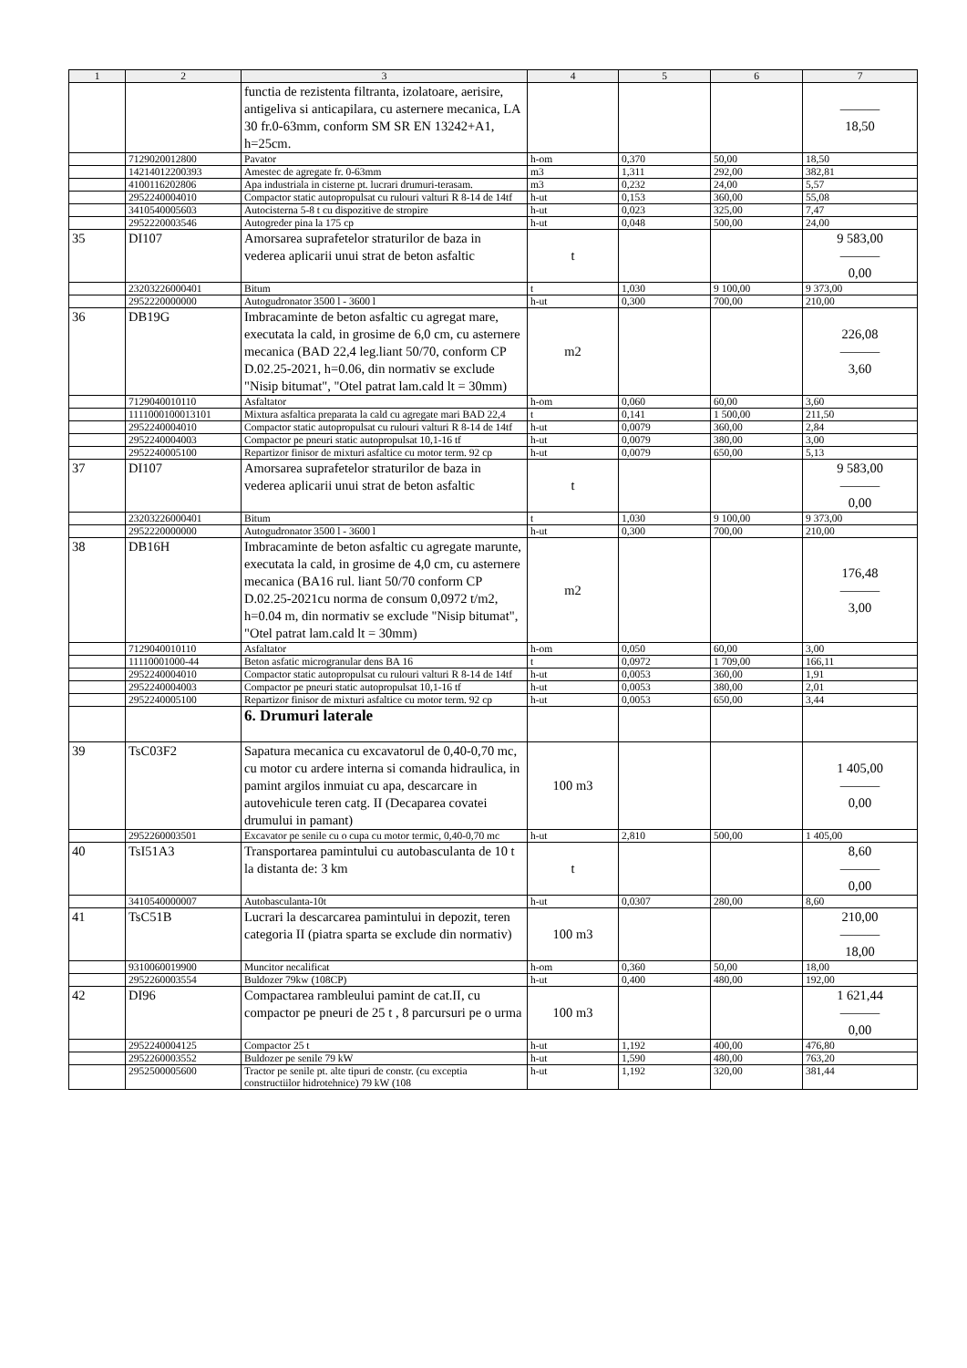| 1 | 2 | 3 | 4 | 5 | 6 | 7 |
| --- | --- | --- | --- | --- | --- | --- |
| | | functia de rezistenta filtranta, izolatoare, aerisire, antigeliva si anticapilara, cu asternere mecanica, LA 30 fr.0-63mm, conform SM SR EN 13242+A1, h=25cm. | | | | ——— 18,50 |
| | 7129020012800 | Pavator | h-om | 0,370 | 50,00 | 18,50 |
| | 14214012200393 | Amestec de agregate fr. 0-63mm | m3 | 1,311 | 292,00 | 382,81 |
| | 4100116202806 | Apa industriala in cisterne pt. lucrari drumuri-terasam. | m3 | 0,232 | 24,00 | 5,57 |
| | 2952240004010 | Compactor static autopropulsat cu rulouri valturi R 8-14 de 14tf | h-ut | 0,153 | 360,00 | 55,08 |
| | 3410540005603 | Autocisterna 5-8 t cu dispozitive de stropire | h-ut | 0,023 | 325,00 | 7,47 |
| | 2952220003546 | Autogreder pina la 175 cp | h-ut | 0,048 | 500,00 | 24,00 |
| 35 | DI107 | Amorsarea suprafetelor straturilor de baza in vederea aplicarii unui strat de beton asfaltic | t | | | 9 583,00 ——— 0,00 |
| | 23203226000401 | Bitum | t | 1,030 | 9 100,00 | 9 373,00 |
| | 2952220000000 | Autogudronator 3500 l - 3600 l | h-ut | 0,300 | 700,00 | 210,00 |
| 36 | DB19G | Imbracaminte de beton asfaltic cu agregat mare, executata la cald, in grosime de 6,0 cm, cu asternere mecanica (BAD 22,4 leg.liant 50/70, conform CP D.02.25-2021, h=0.06, din normativ se exclude "Nisip bitumat", "Otel patrat lam.cald lt = 30mm) | m2 | | | 226,08 ——— 3,60 |
| | 7129040010110 | Asfaltator | h-om | 0,060 | 60,00 | 3,60 |
| | 1111000100013101 | Mixtura asfaltica preparata la cald cu agregate mari BAD 22,4 | t | 0,141 | 1 500,00 | 211,50 |
| | 2952240004010 | Compactor static autopropulsat cu rulouri valturi R 8-14 de 14tf | h-ut | 0,0079 | 360,00 | 2,84 |
| | 2952240004003 | Compactor pe pneuri static autopropulsat 10,1-16 tf | h-ut | 0,0079 | 380,00 | 3,00 |
| | 2952240005100 | Repartizor finisor de mixturi asfaltice cu motor term. 92 cp | h-ut | 0,0079 | 650,00 | 5,13 |
| 37 | DI107 | Amorsarea suprafetelor straturilor de baza in vederea aplicarii unui strat de beton asfaltic | t | | | 9 583,00 ——— 0,00 |
| | 23203226000401 | Bitum | t | 1,030 | 9 100,00 | 9 373,00 |
| | 2952220000000 | Autogudronator 3500 l - 3600 l | h-ut | 0,300 | 700,00 | 210,00 |
| 38 | DB16H | Imbracaminte de beton asfaltic cu agregate marunte, executata la cald, in grosime de 4,0 cm, cu asternere mecanica (BA16 rul. liant 50/70 conform CP D.02.25-2021cu norma de consum 0,0972 t/m2, h=0.04 m, din normativ se exclude "Nisip bitumat", "Otel patrat lam.cald lt = 30mm) | m2 | | | 176,48 ——— 3,00 |
| | 7129040010110 | Asfaltator | h-om | 0,050 | 60,00 | 3,00 |
| | 11110001000-44 | Beton asfatic microgranular dens BA 16 | t | 0,0972 | 1 709,00 | 166,11 |
| | 2952240004010 | Compactor static autopropulsat cu rulouri valturi R 8-14 de 14tf | h-ut | 0,0053 | 360,00 | 1,91 |
| | 2952240004003 | Compactor pe pneuri static autopropulsat 10,1-16 tf | h-ut | 0,0053 | 380,00 | 2,01 |
| | 2952240005100 | Repartizor finisor de mixturi asfaltice cu motor term. 92 cp | h-ut | 0,0053 | 650,00 | 3,44 |
| | | 6. Drumuri laterale | | | | |
| 39 | TsC03F2 | Sapatura mecanica cu excavatorul de 0,40-0,70 mc, cu motor cu ardere interna si comanda hidraulica, in pamint argilos inmuiat cu apa, descarcare in autovehicule teren catg. II (Decaparea covatei drumului in pamant) | 100 m3 | | | 1 405,00 ——— 0,00 |
| | 2952260003501 | Excavator pe senile cu o cupa cu motor termic, 0,40-0,70 mc | h-ut | 2,810 | 500,00 | 1 405,00 |
| 40 | TsI51A3 | Transportarea pamintului cu autobasculanta de 10 t la distanta de: 3 km | t | | | 8,60 ——— 0,00 |
| | 3410540000007 | Autobasculanta-10t | h-ut | 0,0307 | 280,00 | 8,60 |
| 41 | TsC51B | Lucrari la descarcarea pamintului in depozit, teren categoria II (piatra sparta se exclude din normativ) | 100 m3 | | | 210,00 ——— 18,00 |
| | 9310060019900 | Muncitor necalificat | h-om | 0,360 | 50,00 | 18,00 |
| | 2952260003554 | Buldozer 79kw (108CP) | h-ut | 0,400 | 480,00 | 192,00 |
| 42 | DI96 | Compactarea rambleului pamint de cat.II, cu compactor pe pneuri de 25 t , 8 parcursuri pe o urma | 100 m3 | | | 1 621,44 ——— 0,00 |
| | 2952240004125 | Compactor 25 t | h-ut | 1,192 | 400,00 | 476,80 |
| | 2952260003552 | Buldozer pe senile 79 kW | h-ut | 1,590 | 480,00 | 763,20 |
| | 2952500005600 | Tractor pe senile pt. alte tipuri de constr. (cu exceptia constructiilor hidrotehnice) 79 kW (108 | h-ut | 1,192 | 320,00 | 381,44 |